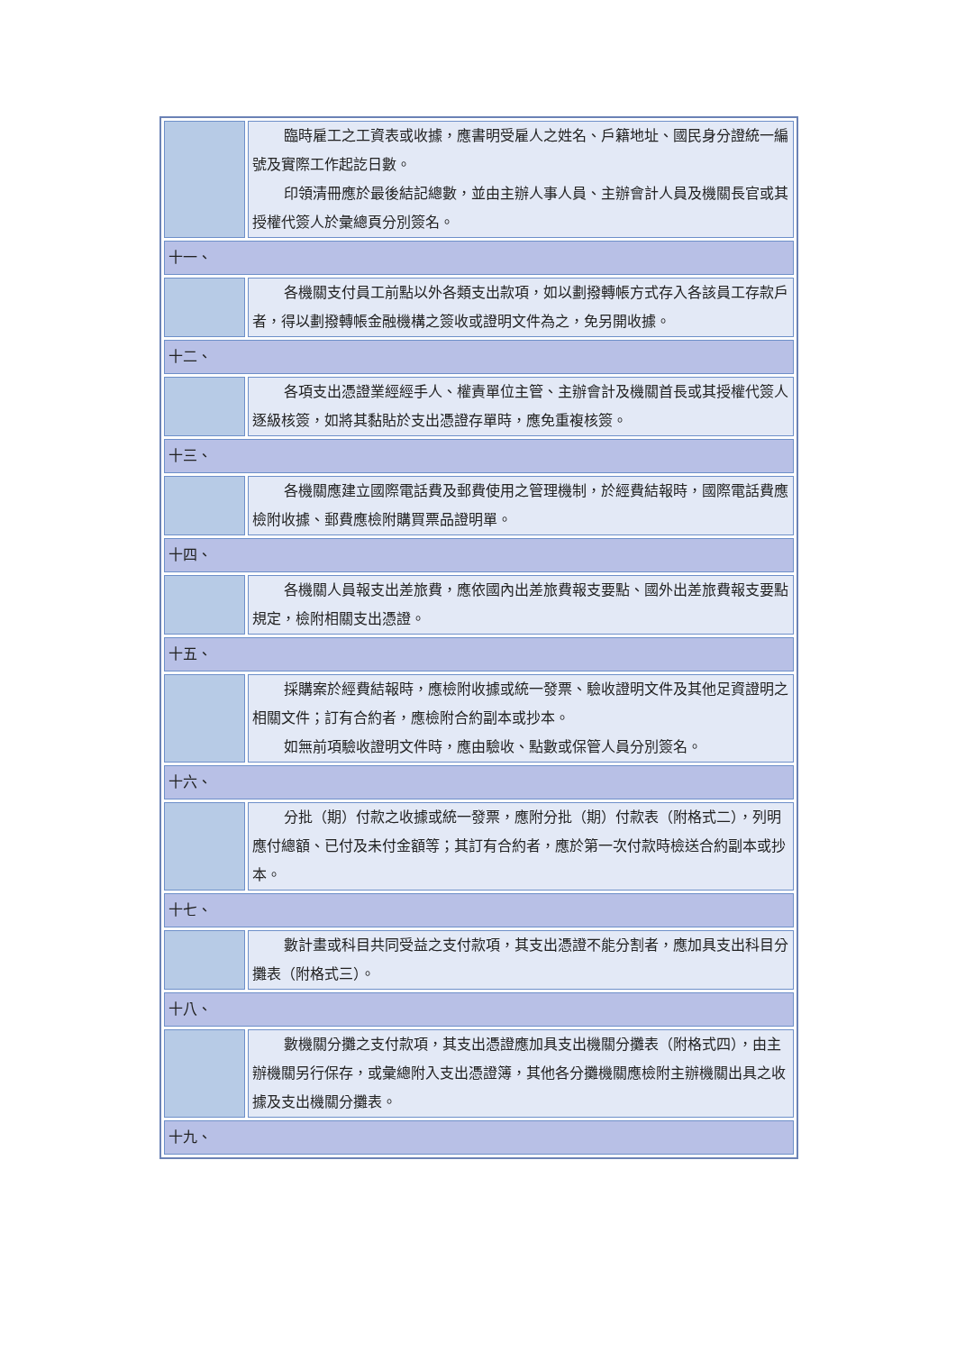| | 臨時雇工之工資表或收據，應書明受雇人之姓名、戶籍地址、國民身分證統一編號及實際工作起訖日數。 印領清冊應於最後結記總數，並由主辦人事人員、主辦會計人員及機關長官或其授權代簽人於彙總頁分別簽名。 |
| 十一、 | |
| | 各機關支付員工前點以外各類支出款項，如以劃撥轉帳方式存入各該員工存款戶者，得以劃撥轉帳金融機構之簽收或證明文件為之，免另開收據。 |
| 十二、 | |
| | 各項支出憑證業經經手人、權責單位主管、主辦會計及機關首長或其授權代簽人逐級核簽，如將其黏貼於支出憑證存單時，應免重複核簽。 |
| 十三、 | |
| | 各機關應建立國際電話費及郵費使用之管理機制，於經費結報時，國際電話費應檢附收據、郵費應檢附購買票品證明單。 |
| 十四、 | |
| | 各機關人員報支出差旅費，應依國內出差旅費報支要點、國外出差旅費報支要點規定，檢附相關支出憑證。 |
| 十五、 | |
| | 採購案於經費結報時，應檢附收據或統一發票、驗收證明文件及其他足資證明之相關文件；訂有合約者，應檢附合約副本或抄本。 如無前項驗收證明文件時，應由驗收、點數或保管人員分別簽名。 |
| 十六、 | |
| | 分批（期）付款之收據或統一發票，應附分批（期）付款表（附格式二），列明應付總額、已付及未付金額等；其訂有合約者，應於第一次付款時檢送合約副本或抄本。 |
| 十七、 | |
| | 數計畫或科目共同受益之支付款項，其支出憑證不能分割者，應加具支出科目分攤表（附格式三）。 |
| 十八、 | |
| | 數機關分攤之支付款項，其支出憑證應加具支出機關分攤表（附格式四），由主辦機關另行保存，或彙總附入支出憑證簿，其他各分攤機關應檢附主辦機關出具之收據及支出機關分攤表。 |
| 十九、 | |